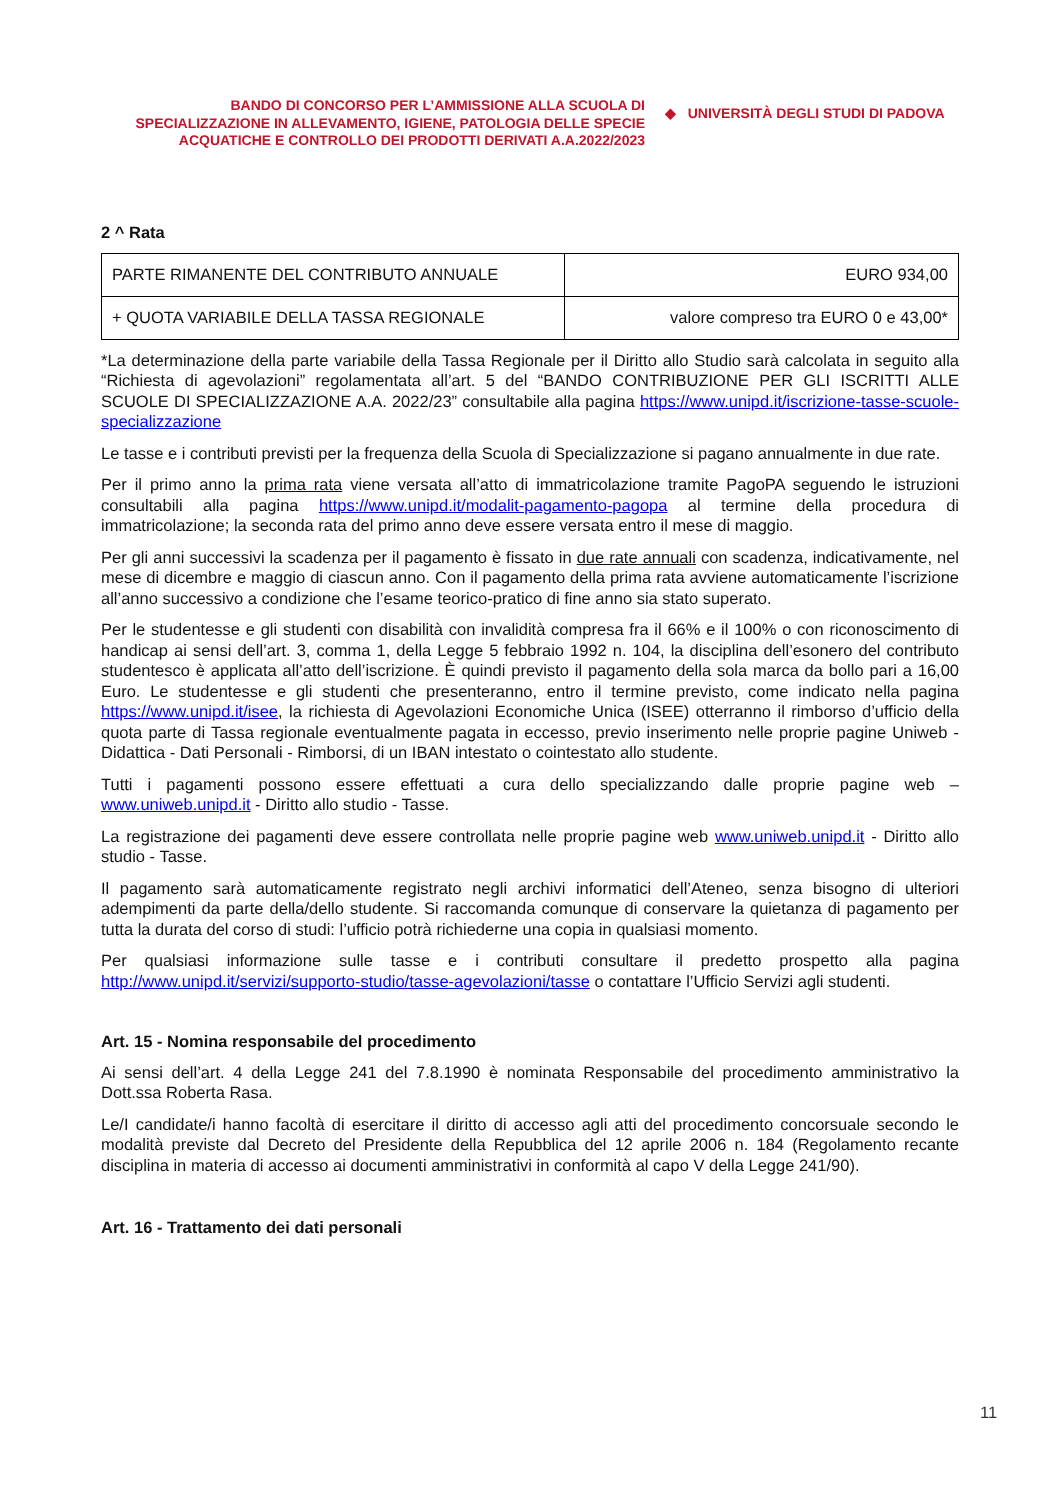BANDO DI CONCORSO PER L’AMMISSIONE ALLA SCUOLA DI SPECIALIZZAZIONE IN ALLEVAMENTO, IGIENE, PATOLOGIA DELLE SPECIE ACQUATICHE E CONTROLLO DEI PRODOTTI DERIVATI A.A.2022/2023
◆ UNIVERSITÀ DEGLI STUDI DI PADOVA
2 ^ Rata
| PARTE RIMANENTE DEL CONTRIBUTO ANNUALE | EURO 934,00 |
| + QUOTA VARIABILE DELLA TASSA REGIONALE | valore compreso tra EURO 0 e 43,00* |
*La determinazione della parte variabile della Tassa Regionale per il Diritto allo Studio sarà calcolata in seguito alla “Richiesta di agevolazioni” regolamentata all’art. 5 del “BANDO CONTRIBUZIONE PER GLI ISCRITTI ALLE SCUOLE DI SPECIALIZZAZIONE A.A. 2022/23” consultabile alla pagina https://www.unipd.it/iscrizione-tasse-scuole-specializzazione
Le tasse e i contributi previsti per la frequenza della Scuola di Specializzazione si pagano annualmente in due rate.
Per il primo anno la prima rata viene versata all’atto di immatricolazione tramite PagoPA seguendo le istruzioni consultabili alla pagina https://www.unipd.it/modalit-pagamento-pagopa al termine della procedura di immatricolazione; la seconda rata del primo anno deve essere versata entro il mese di maggio.
Per gli anni successivi la scadenza per il pagamento è fissato in due rate annuali con scadenza, indicativamente, nel mese di dicembre e maggio di ciascun anno. Con il pagamento della prima rata avviene automaticamente l’iscrizione all’anno successivo a condizione che l’esame teorico-pratico di fine anno sia stato superato.
Per le studentesse e gli studenti con disabilità con invalidità compresa fra il 66% e il 100% o con riconoscimento di handicap ai sensi dell’art. 3, comma 1, della Legge 5 febbraio 1992 n. 104, la disciplina dell’esonero del contributo studentesco è applicata all’atto dell’iscrizione. È quindi previsto il pagamento della sola marca da bollo pari a 16,00 Euro. Le studentesse e gli studenti che presenteranno, entro il termine previsto, come indicato nella pagina https://www.unipd.it/isee, la richiesta di Agevolazioni Economiche Unica (ISEE) otterranno il rimborso d’ufficio della quota parte di Tassa regionale eventualmente pagata in eccesso, previo inserimento nelle proprie pagine Uniweb - Didattica - Dati Personali - Rimborsi, di un IBAN intestato o cointestato allo studente.
Tutti i pagamenti possono essere effettuati a cura dello specializzando dalle proprie pagine web – www.uniweb.unipd.it - Diritto allo studio - Tasse.
La registrazione dei pagamenti deve essere controllata nelle proprie pagine web www.uniweb.unipd.it - Diritto allo studio - Tasse.
Il pagamento sarà automaticamente registrato negli archivi informatici dell’Ateneo, senza bisogno di ulteriori adempimenti da parte della/dello studente. Si raccomanda comunque di conservare la quietanza di pagamento per tutta la durata del corso di studi: l’ufficio potrà richiederne una copia in qualsiasi momento.
Per qualsiasi informazione sulle tasse e i contributi consultare il predetto prospetto alla pagina http://www.unipd.it/servizi/supporto-studio/tasse-agevolazioni/tasse o contattare l’Ufficio Servizi agli studenti.
Art. 15 - Nomina responsabile del procedimento
Ai sensi dell’art. 4 della Legge 241 del 7.8.1990 è nominata Responsabile del procedimento amministrativo la Dott.ssa Roberta Rasa.
Le/I candidate/i hanno facoltà di esercitare il diritto di accesso agli atti del procedimento concorsuale secondo le modalità previste dal Decreto del Presidente della Repubblica del 12 aprile 2006 n. 184 (Regolamento recante disciplina in materia di accesso ai documenti amministrativi in conformità al capo V della Legge 241/90).
Art. 16 - Trattamento dei dati personali
11